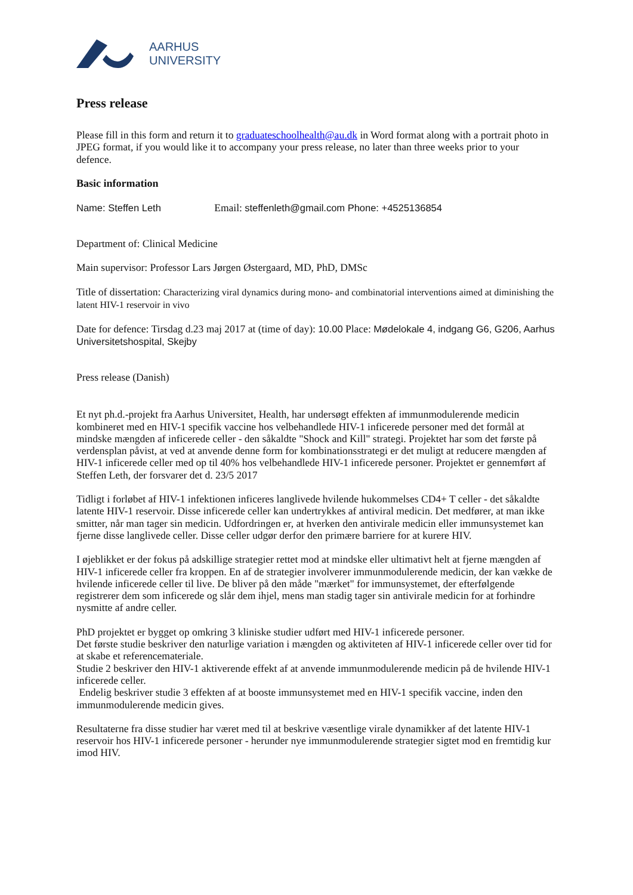AARHUS
UNIVERSITY
Press release
Please fill in this form and return it to graduateschoolhealth@au.dk in Word format along with a portrait photo in JPEG format, if you would like it to accompany your press release, no later than three weeks prior to your defence.
Basic information
Name: Steffen Leth Email: steffenleth@gmail.com Phone: +4525136854
Department of: Clinical Medicine
Main supervisor: Professor Lars Jørgen Østergaard, MD, PhD, DMSc
Title of dissertation: Characterizing viral dynamics during mono- and combinatorial interventions aimed at diminishing the latent HIV-1 reservoir in vivo
Date for defence: Tirsdag d.23 maj 2017 at (time of day): 10.00 Place: Mødelokale 4, indgang G6, G206, Aarhus Universitetshospital, Skejby
Press release (Danish)
Et nyt ph.d.-projekt fra Aarhus Universitet, Health, har undersøgt effekten af immunmodulerende medicin kombineret med en HIV-1 specifik vaccine hos velbehandlede HIV-1 inficerede personer med det formål at mindske mængden af inficerede celler - den såkaldte "Shock and Kill" strategi. Projektet har som det første på verdensplan påvist, at ved at anvende denne form for kombinationsstrategi er det muligt at reducere mængden af HIV-1 inficerede celler med op til 40% hos velbehandlede HIV-1 inficerede personer. Projektet er gennemført af Steffen Leth, der forsvarer det d. 23/5 2017
Tidligt i forløbet af HIV-1 infektionen inficeres langlivede hvilende hukommelses CD4+ T celler - det såkaldte latente HIV-1 reservoir. Disse inficerede celler kan undertrykkes af antiviral medicin. Det medfører, at man ikke smitter, når man tager sin medicin. Udfordringen er, at hverken den antivirale medicin eller immunsystemet kan fjerne disse langlivede celler. Disse celler udgør derfor den primære barriere for at kurere HIV.
I øjeblikket er der fokus på adskillige strategier rettet mod at mindske eller ultimativt helt at fjerne mængden af HIV-1 inficerede celler fra kroppen. En af de strategier involverer immunmodulerende medicin, der kan vække de hvilende inficerede celler til live. De bliver på den måde "mærket" for immunsystemet, der efterfølgende registrerer dem som inficerede og slår dem ihjel, mens man stadig tager sin antivirale medicin for at forhindre nysmitte af andre celler.
PhD projektet er bygget op omkring 3 kliniske studier udført med HIV-1 inficerede personer.
Det første studie beskriver den naturlige variation i mængden og aktiviteten af HIV-1 inficerede celler over tid for at skabe et referencemateriale.
Studie 2 beskriver den HIV-1 aktiverende effekt af at anvende immunmodulerende medicin på de hvilende HIV-1 inficerede celler.
Endelig beskriver studie 3 effekten af at booste immunsystemet med en HIV-1 specifik vaccine, inden den immunmodulerende medicin gives.
Resultaterne fra disse studier har været med til at beskrive væsentlige virale dynamikker af det latente HIV-1 reservoir hos HIV-1 inficerede personer - herunder nye immunmodulerende strategier sigtet mod en fremtidig kur imod HIV.